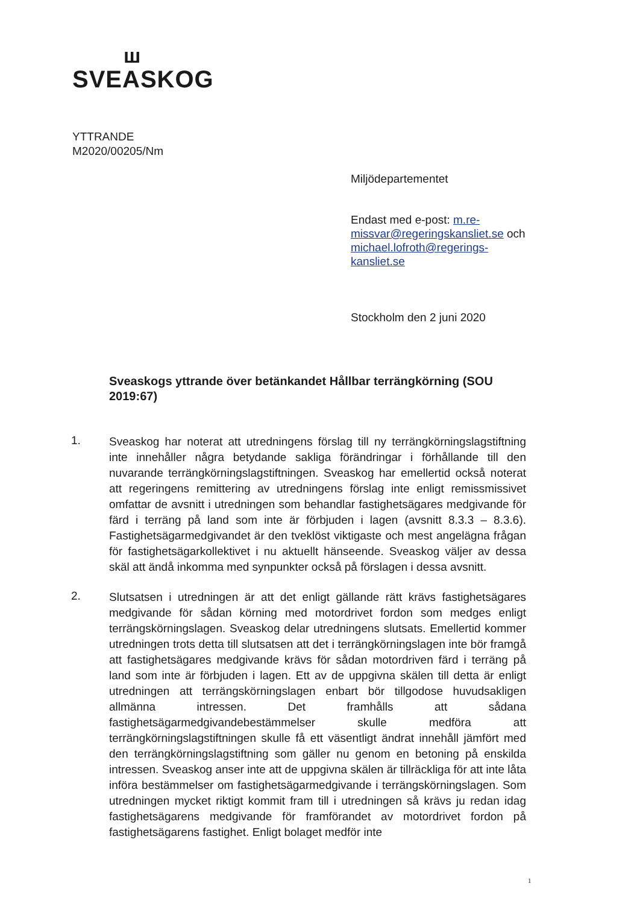ш
SVEASKOG
YTTRANDE
M2020/00205/Nm
Miljödepartementet
Endast med e-post: m.re-missvar@regeringskansliet.se och michael.lofroth@regerings-kansliet.se
Stockholm den 2 juni 2020
Sveaskogs yttrande över betänkandet Hållbar terrängkörning (SOU 2019:67)
1.
Sveaskog har noterat att utredningens förslag till ny terrängkörningslagstiftning inte innehåller några betydande sakliga förändringar i förhållande till den nuvarande terrängkörningslagstiftningen. Sveaskog har emellertid också noterat att regeringens remittering av utredningens förslag inte enligt remissmissivet omfattar de avsnitt i utredningen som behandlar fastighetsägares medgivande för färd i terräng på land som inte är förbjuden i lagen (avsnitt 8.3.3 – 8.3.6). Fastighetsägarmedgivandet är den tveklöst viktigaste och mest angelägna frågan för fastighetsägarkollektivet i nu aktuellt hänseende. Sveaskog väljer av dessa skäl att ändå inkomma med synpunkter också på förslagen i dessa avsnitt.
2.
Slutsatsen i utredningen är att det enligt gällande rätt krävs fastighetsägares medgivande för sådan körning med motordrivet fordon som medges enligt terrängskörningslagen. Sveaskog delar utredningens slutsats. Emellertid kommer utredningen trots detta till slutsatsen att det i terrängkörningslagen inte bör framgå att fastighetsägares medgivande krävs för sådan motordriven färd i terräng på land som inte är förbjuden i lagen. Ett av de uppgivna skälen till detta är enligt utredningen att terrängskörningslagen enbart bör tillgodose huvudsakligen allmänna intressen. Det framhålls att sådana fastighetsägarmedgivandebestämmelser skulle medföra att terrängkörningslagstiftningen skulle få ett väsentligt ändrat innehåll jämfört med den terrängkörningslagstiftning som gäller nu genom en betoning på enskilda intressen. Sveaskog anser inte att de uppgivna skälen är tillräckliga för att inte låta införa bestämmelser om fastighetsägarmedgivande i terrängskörningslagen. Som utredningen mycket riktigt kommit fram till i utredningen så krävs ju redan idag fastighetsägarens medgivande för framförandet av motordrivet fordon på fastighetsägarens fastighet. Enligt bolaget medför inte
1